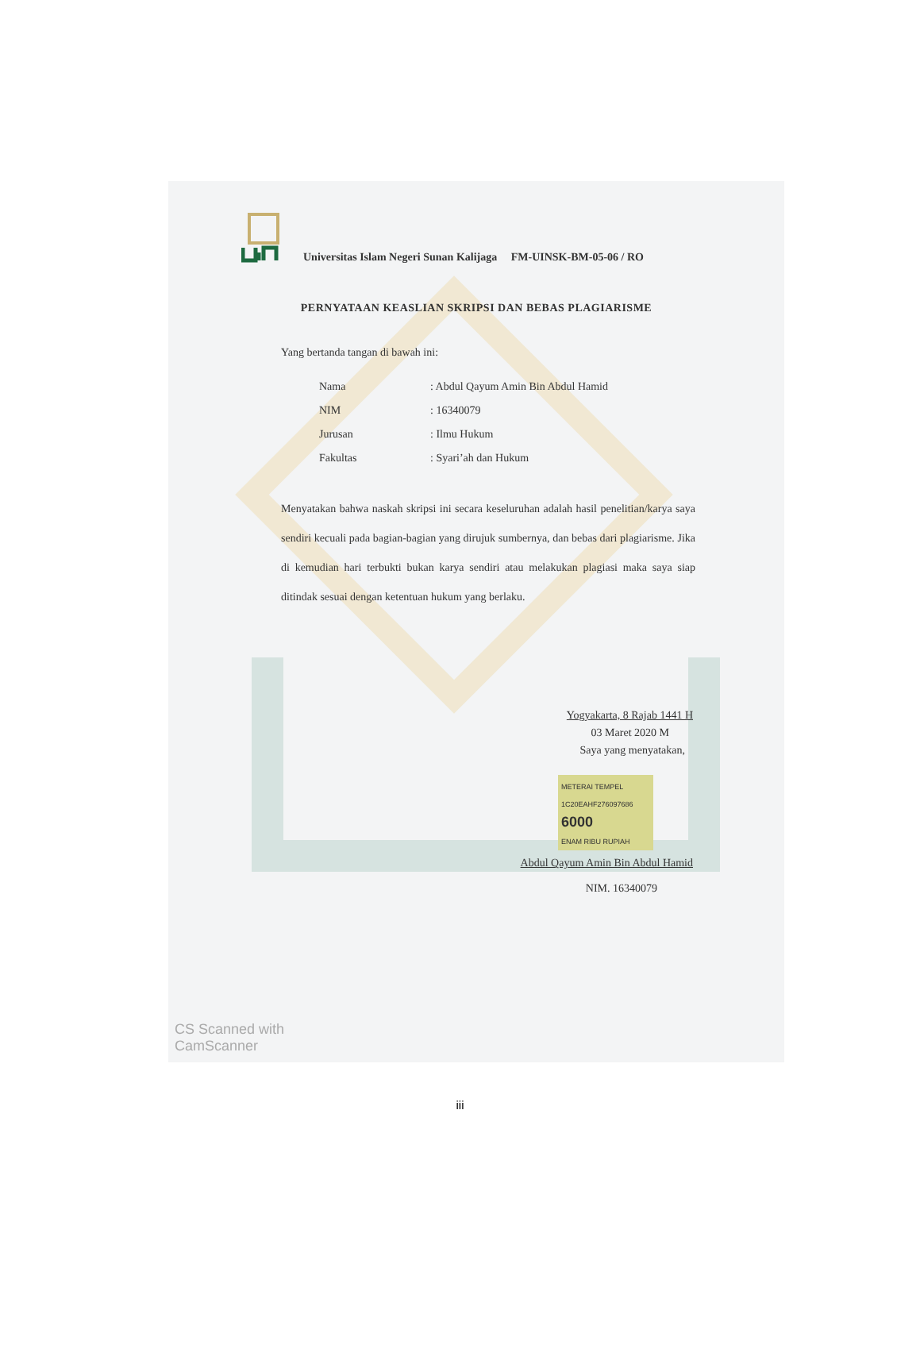Universitas Islam Negeri Sunan Kalijaga FM-UINSK-BM-05-06 / RO
PERNYATAAN KEASLIAN SKRIPSI DAN BEBAS PLAGIARISME
Yang bertanda tangan di bawah ini:
| Nama | : Abdul Qayum Amin Bin Abdul Hamid |
| NIM | : 16340079 |
| Jurusan | : Ilmu Hukum |
| Fakultas | : Syari’ah dan Hukum |
Menyatakan bahwa naskah skripsi ini secara keseluruhan adalah hasil penelitian/karya saya sendiri kecuali pada bagian-bagian yang dirujuk sumbernya, dan bebas dari plagiarisme. Jika di kemudian hari terbukti bukan karya sendiri atau melakukan plagiasi maka saya siap ditindak sesuai dengan ketentuan hukum yang berlaku.
Yogyakarta, 8 Rajab 1441 H
03 Maret 2020 M
Saya yang menyatakan,
METERAI TEMPEL
1C20EAHF276097686
6000
ENAM RIBU RUPIAH
Abdul Qayum Amin Bin Abdul Hamid
NIM. 16340079
CS Scanned with
CamScanner
iii